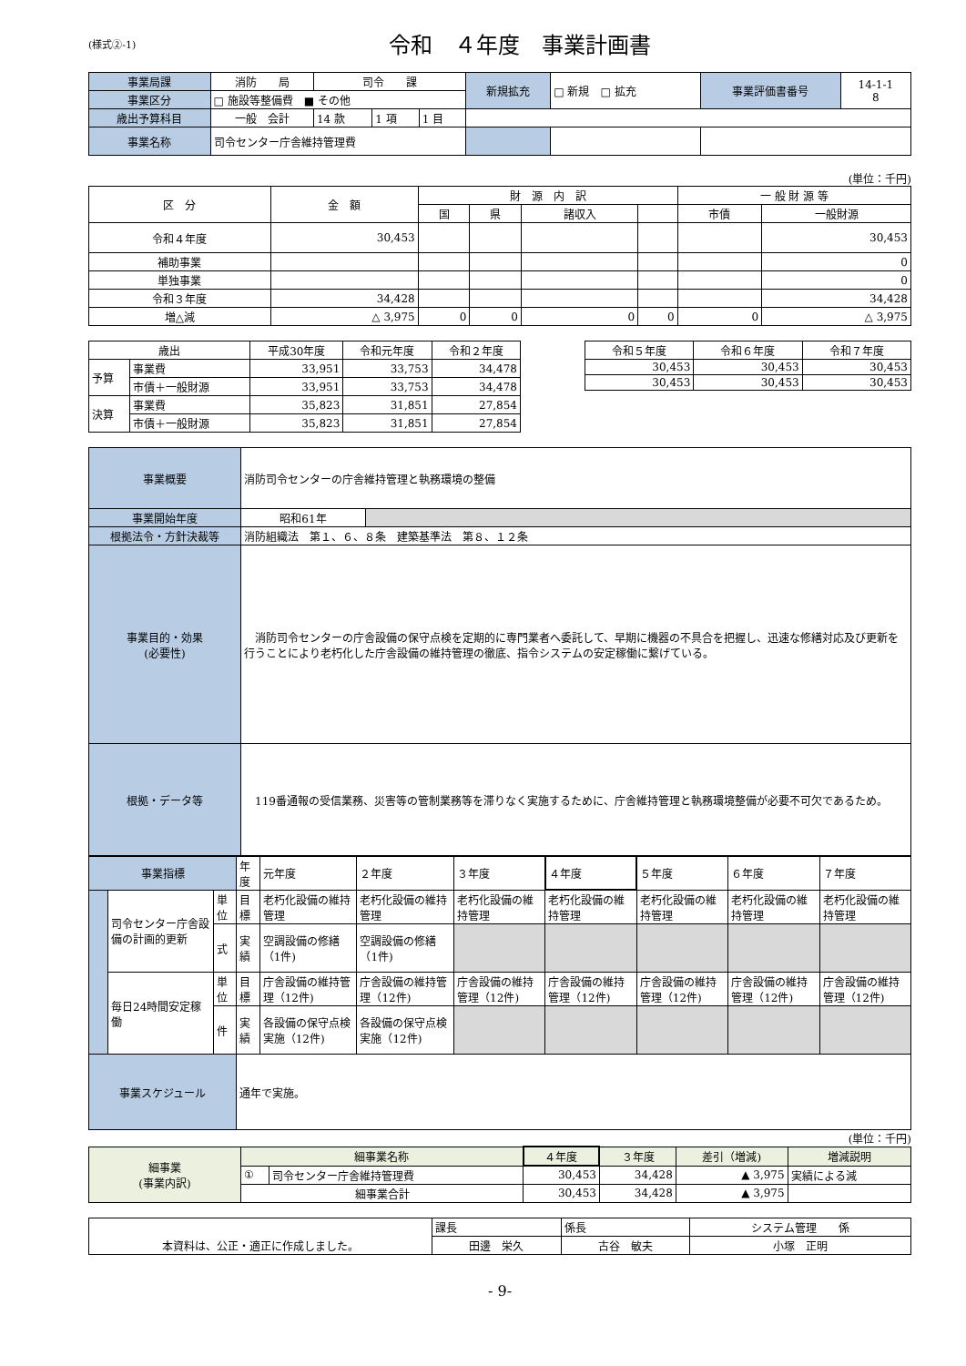(様式②-1)
令和　４年度　事業計画書
| 事業局課 | 消防 局 | 司令 課 | | | 新規拡充 | □ 新規 □ 拡充 | 事業評価書番号 | 14-1-1 8 |
| 事業区分 | □ 施設等整備費 ■ その他 | | | | | | | |
| 歳出予算科目 | 一般 会計 | 14 款 | 1 項 | 1 目 | | | | |
| 事業名称 | 司令センター庁舎維持管理費 | | | | | | | |
(単位：千円)
| 区 分 | 金 額 | 財 源 内 訳 | | | | 一 般 財 源 等 | |
| --- | --- | --- | --- | --- | --- | --- | --- |
| | | 国 | 県 | 諸収入 | | 市債 | 一般財源 |
| 令和４年度 | 30,453 | | | | | | 30,453 |
| 補助事業 | | | | | | | 0 |
| 単独事業 | | | | | | | 0 |
| 令和３年度 | 34,428 | | | | | | 34,428 |
| 増△減 | △ 3,975 | 0 | 0 | 0 | 0 | 0 | △ 3,975 |
| 歳出 | | 平成30年度 | 令和元年度 | 令和２年度 |
| --- | --- | --- | --- | --- |
| 予算 | 事業費 | 33,951 | 33,753 | 34,478 |
| | 市債＋一般財源 | 33,951 | 33,753 | 34,478 |
| 決算 | 事業費 | 35,823 | 31,851 | 27,854 |
| | 市債＋一般財源 | 35,823 | 31,851 | 27,854 |
| 令和５年度 | 令和６年度 | 令和７年度 |
| --- | --- | --- |
| 30,453 | 30,453 | 30,453 |
| 30,453 | 30,453 | 30,453 |
| 事業概要 | 消防司令センターの庁舎維持管理と執務環境の整備 | |
| 事業開始年度 | 昭和61年 | |
| 根拠法令・方針決裁等 | 消防組織法 第１、６、８条 建築基準法 第８、１２条 | |
| 事業目的・効果 (必要性) | 消防司令センターの庁舎設備の保守点検を定期的に専門業者へ委託して、早期に機器の不具合を把握し、迅速な修繕対応及び更新を行うことにより老朽化した庁舎設備の維持管理の徹底、指令システムの安定稼働に繋げている。 | |
| 根拠・データ等 | 119番通報の受信業務、災害等の管制業務等を滞りなく実施するために、庁舎維持管理と執務環境整備が必要不可欠であるため。 | |
| 事業指標 | | | 年度 | 元年度 | ２年度 | ３年度 | ４年度 | ５年度 | ６年度 | ７年度 |
| | 司令センター庁舎設備の計画的更新 | 単位 | 目標 | 老朽化設備の維持管理 | 老朽化設備の維持管理 | 老朽化設備の維持管理 | 老朽化設備の維持管理 | 老朽化設備の維持管理 | 老朽化設備の維持管理 | 老朽化設備の維持管理 |
| | | 式 | 実績 | 空調設備の修繕（1件) | 空調設備の修繕（1件) | | | | | |
| | 毎日24時間安定稼働 | 単位 | 目標 | 庁舎設備の維持管理（12件) | 庁舎設備の維持管理（12件) | 庁舎設備の維持管理（12件) | 庁舎設備の維持管理（12件) | 庁舎設備の維持管理（12件) | 庁舎設備の維持管理（12件) | 庁舎設備の維持管理（12件) |
| | | 件 | 実績 | 各設備の保守点検実施（12件) | 各設備の保守点検実施（12件) | | | | | |
| 事業スケジュール | | | 通年で実施。 | | | | | | | |
(単位：千円)
| 細事業 (事業内訳) | 細事業名称 | | ４年度 | ３年度 | 差引（増減) | 増減説明 |
| | ① | 司令センター庁舎維持管理費 | 30,453 | 34,428 | ▲ 3,975 | 実績による減 |
| | 細事業合計 | | 30,453 | 34,428 | ▲ 3,975 | |
| 本資料は、公正・適正に作成しました。 | 課長 | 係長 | システム管理 係 |
| | 田邊 栄久 | 古谷 敏夫 | 小塚 正明 |
- 9-